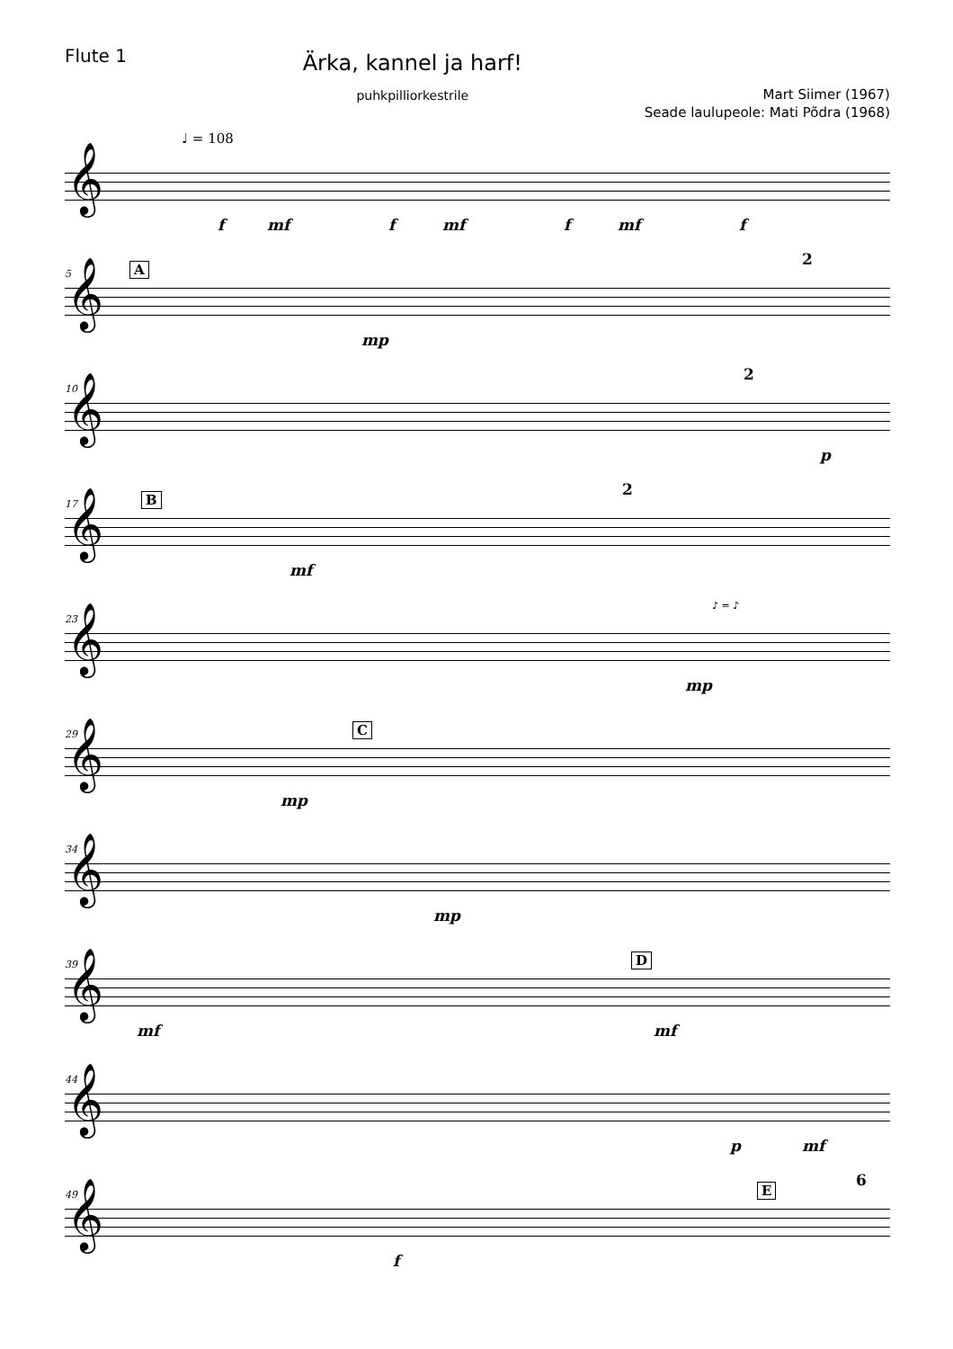Flute 1
Ärka, kannel ja harf!
puhkpilliorkestrile
Mart Siimer (1967)
Seade laulupeole: Mati Põdra (1968)
♩ = 108
𝄞
f mf f mf f mf f
5 A
𝄞
mp
2
10
𝄞
2
p
17 B
𝄞
mf
2
23
𝄞
♪ = ♪
mp
29 C
𝄞
mp
34
𝄞
mp
39 D
𝄞
mf mf
44
𝄞
p mf
49 E
𝄞
f
6